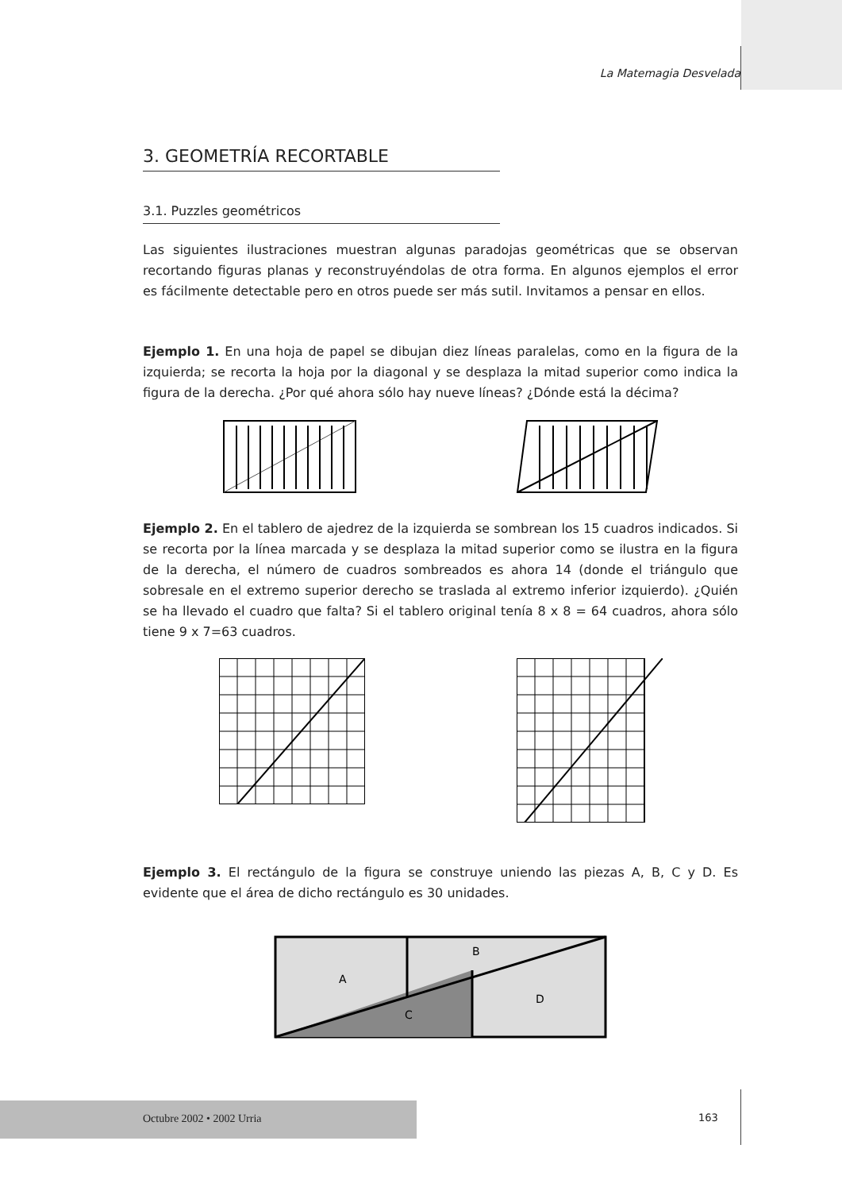La Matemagia Desvelada
3. GEOMETRÍA RECORTABLE
3.1. Puzzles geométricos
Las siguientes ilustraciones muestran algunas paradojas geométricas que se observan recortando figuras planas y reconstruyéndolas de otra forma. En algunos ejemplos el error es fácilmente detectable pero en otros puede ser más sutil. Invitamos a pensar en ellos.
Ejemplo 1. En una hoja de papel se dibujan diez líneas paralelas, como en la figura de la izquierda; se recorta la hoja por la diagonal y se desplaza la mitad superior como indica la figura de la derecha. ¿Por qué ahora sólo hay nueve líneas? ¿Dónde está la décima?
Ejemplo 2. En el tablero de ajedrez de la izquierda se sombrean los 15 cuadros indicados. Si se recorta por la línea marcada y se desplaza la mitad superior como se ilustra en la figura de la derecha, el número de cuadros sombreados es ahora 14 (donde el triángulo que sobresale en el extremo superior derecho se traslada al extremo inferior izquierdo). ¿Quién se ha llevado el cuadro que falta? Si el tablero original tenía 8 x 8 = 64 cuadros, ahora sólo tiene 9 x 7=63 cuadros.
Ejemplo 3. El rectángulo de la figura se construye uniendo las piezas A, B, C y D. Es evidente que el área de dicho rectángulo es 30 unidades.
A
B
C
D
Octubre 2002 • 2002 Urria
163